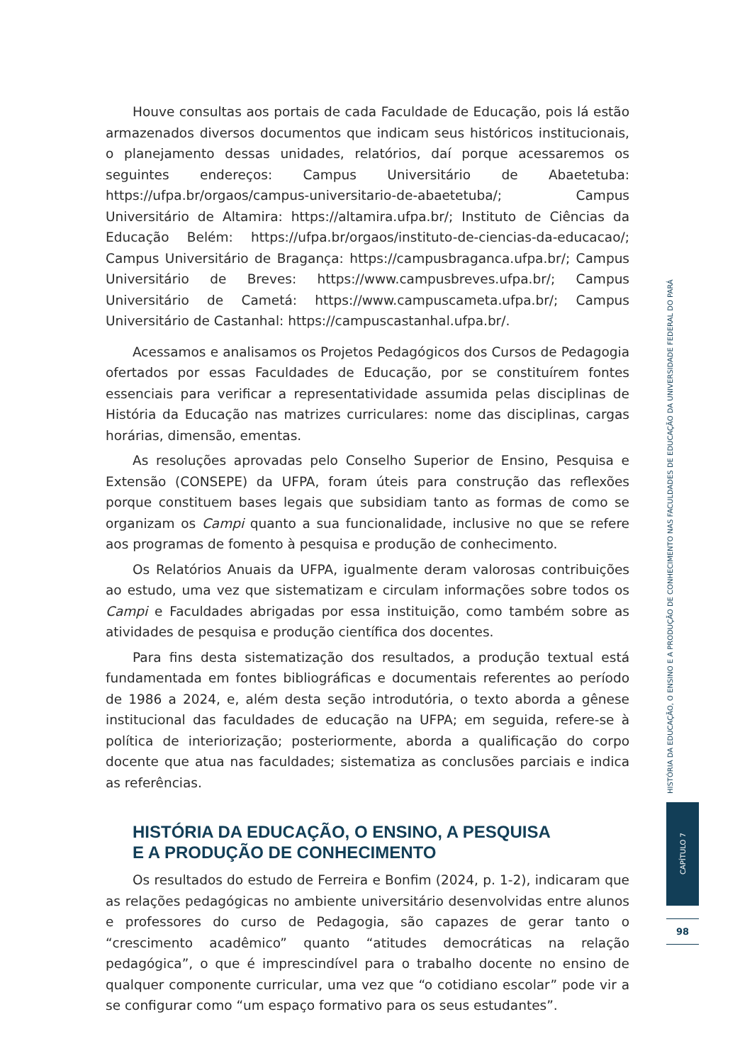Houve consultas aos portais de cada Faculdade de Educação, pois lá estão armazenados diversos documentos que indicam seus históricos institucionais, o planejamento dessas unidades, relatórios, daí porque acessaremos os seguintes endereços: Campus Universitário de Abaetetuba: https://ufpa.br/orgaos/campus-universitario-de-abaetetuba/; Campus Universitário de Altamira: https://altamira.ufpa.br/; Instituto de Ciências da Educação Belém: https://ufpa.br/orgaos/instituto-de-ciencias-da-educacao/; Campus Universitário de Bragança: https://campusbraganca.ufpa.br/; Campus Universitário de Breves: https://www.campusbreves.ufpa.br/; Campus Universitário de Cametá: https://www.campuscameta.ufpa.br/; Campus Universitário de Castanhal: https://campuscastanhal.ufpa.br/.
Acessamos e analisamos os Projetos Pedagógicos dos Cursos de Pedagogia ofertados por essas Faculdades de Educação, por se constituírem fontes essenciais para verificar a representatividade assumida pelas disciplinas de História da Educação nas matrizes curriculares: nome das disciplinas, cargas horárias, dimensão, ementas.
As resoluções aprovadas pelo Conselho Superior de Ensino, Pesquisa e Extensão (CONSEPE) da UFPA, foram úteis para construção das reflexões porque constituem bases legais que subsidiam tanto as formas de como se organizam os Campi quanto a sua funcionalidade, inclusive no que se refere aos programas de fomento à pesquisa e produção de conhecimento.
Os Relatórios Anuais da UFPA, igualmente deram valorosas contribuições ao estudo, uma vez que sistematizam e circulam informações sobre todos os Campi e Faculdades abrigadas por essa instituição, como também sobre as atividades de pesquisa e produção científica dos docentes.
Para fins desta sistematização dos resultados, a produção textual está fundamentada em fontes bibliográficas e documentais referentes ao período de 1986 a 2024, e, além desta seção introdutória, o texto aborda a gênese institucional das faculdades de educação na UFPA; em seguida, refere-se à política de interiorização; posteriormente, aborda a qualificação do corpo docente que atua nas faculdades; sistematiza as conclusões parciais e indica as referências.
HISTÓRIA DA EDUCAÇÃO, O ENSINO, A PESQUISA
E A PRODUÇÃO DE CONHECIMENTO
Os resultados do estudo de Ferreira e Bonfim (2024, p. 1-2), indicaram que as relações pedagógicas no ambiente universitário desenvolvidas entre alunos e professores do curso de Pedagogia, são capazes de gerar tanto o “crescimento acadêmico” quanto “atitudes democráticas na relação pedagógica”, o que é imprescindível para o trabalho docente no ensino de qualquer componente curricular, uma vez que “o cotidiano escolar” pode vir a se configurar como “um espaço formativo para os seus estudantes”.
HISTÓRIA DA EDUCAÇÃO, O ENSINO E A PRODUÇÃO DE CONHECIMENTO NAS FACULDADES DE EDUCAÇÃO DA UNIVERSIDADE FEDERAL DO PARÁ
CAPÍTULO 7
98